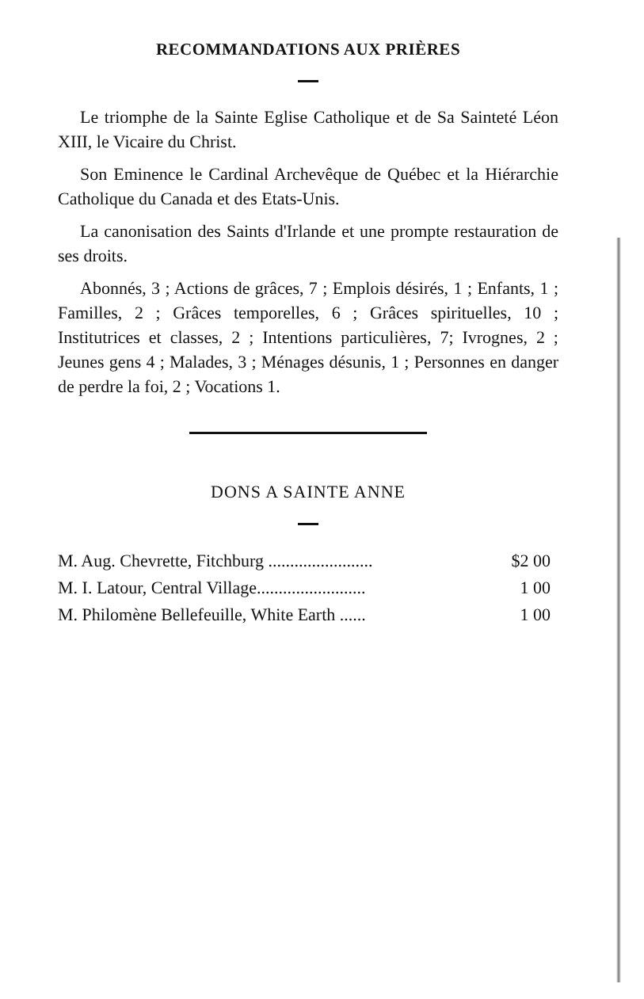RECOMMANDATIONS AUX PRIÈRES
Le triomphe de la Sainte Eglise Catholique et de Sa Sainteté Léon XIII, le Vicaire du Christ.
Son Eminence le Cardinal Archevêque de Québec et la Hiérarchie Catholique du Canada et des Etats-Unis.
La canonisation des Saints d'Irlande et une prompte restauration de ses droits.
Abonnés, 3 ; Actions de grâces, 7 ; Emplois désirés, 1 ; Enfants, 1 ; Familles, 2 ; Grâces temporelles, 6 ; Grâces spirituelles, 10 ; Institutrices et classes, 2 ; Intentions particulières, 7; Ivrognes, 2 ; Jeunes gens 4 ; Malades, 3 ; Ménages désunis, 1 ; Personnes en danger de perdre la foi, 2 ; Vocations 1.
DONS A SAINTE ANNE
| M. Aug. Chevrette, Fitchburg ........................ | $2 00 |
| M. I. Latour, Central Village......................... | 1 00 |
| M. Philomène Bellefeuille, White Earth ...... | 1 00 |